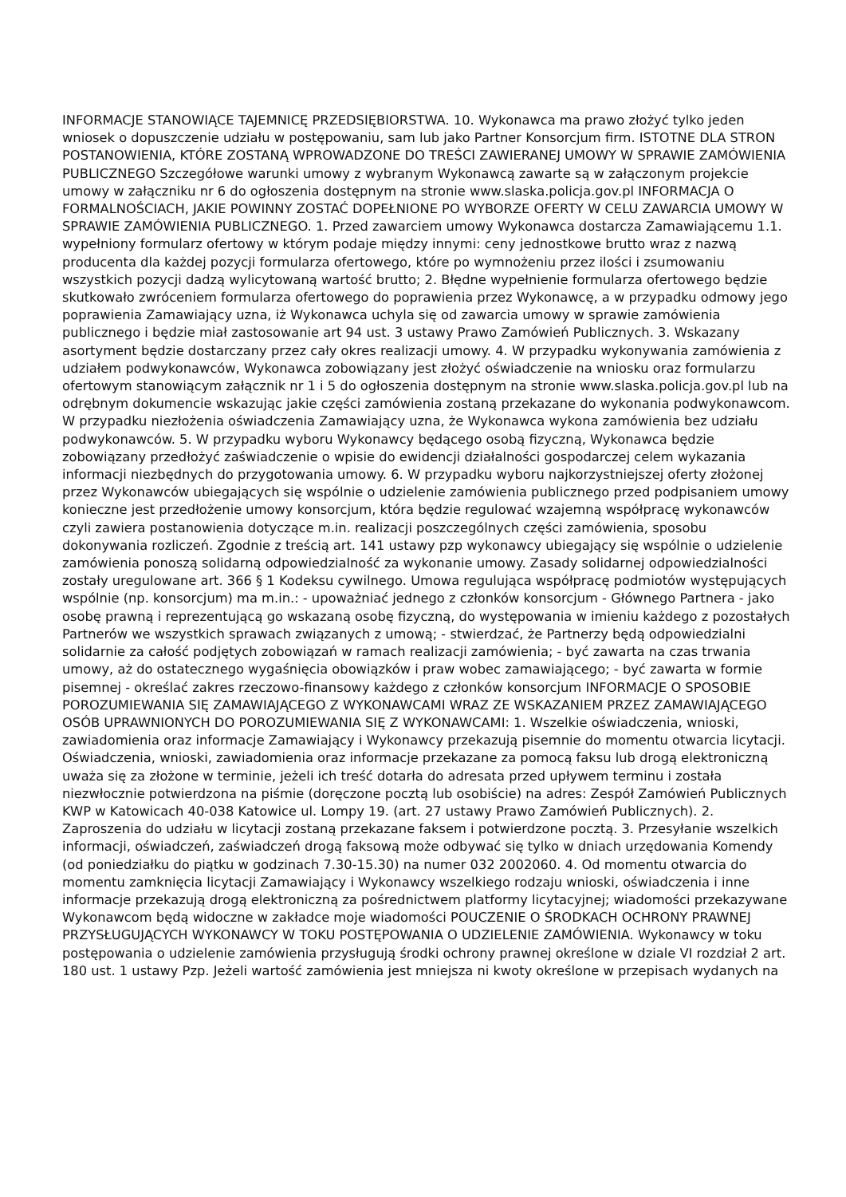INFORMACJE STANOWIĄCE TAJEMNICĘ PRZEDSIĘBIORSTWA. 10. Wykonawca ma prawo złożyć tylko jeden wniosek o dopuszczenie udziału w postępowaniu, sam lub jako Partner Konsorcjum firm. ISTOTNE DLA STRON POSTANOWIENIA, KTÓRE ZOSTANĄ WPROWADZONE DO TREŚCI ZAWIERANEJ UMOWY W SPRAWIE ZAMÓWIENIA PUBLICZNEGO Szczegółowe warunki umowy z wybranym Wykonawcą zawarte są w załączonym projekcie umowy w załączniku nr 6 do ogłoszenia dostępnym na stronie www.slaska.policja.gov.pl INFORMACJA O FORMALNOŚCIACH, JAKIE POWINNY ZOSTAĆ DOPEŁNIONE PO WYBORZE OFERTY W CELU ZAWARCIA UMOWY W SPRAWIE ZAMÓWIENIA PUBLICZNEGO. 1. Przed zawarciem umowy Wykonawca dostarcza Zamawiającemu 1.1. wypełniony formularz ofertowy w którym podaje między innymi: ceny jednostkowe brutto wraz z nazwą producenta dla każdej pozycji formularza ofertowego, które po wymnożeniu przez ilości i zsumowaniu wszystkich pozycji dadzą wylicytowaną wartość brutto; 2. Błędne wypełnienie formularza ofertowego będzie skutkowało zwróceniem formularza ofertowego do poprawienia przez Wykonawcę, a w przypadku odmowy jego poprawienia Zamawiający uzna, iż Wykonawca uchyla się od zawarcia umowy w sprawie zamówienia publicznego i będzie miał zastosowanie art 94 ust. 3 ustawy Prawo Zamówień Publicznych. 3. Wskazany asortyment będzie dostarczany przez cały okres realizacji umowy. 4. W przypadku wykonywania zamówienia z udziałem podwykonawców, Wykonawca zobowiązany jest złożyć oświadczenie na wniosku oraz formularzu ofertowym stanowiącym załącznik nr 1 i 5 do ogłoszenia dostępnym na stronie www.slaska.policja.gov.pl lub na odrębnym dokumencie wskazując jakie części zamówienia zostaną przekazane do wykonania podwykonawcom. W przypadku niezłożenia oświadczenia Zamawiający uzna, że Wykonawca wykona zamówienia bez udziału podwykonawców. 5. W przypadku wyboru Wykonawcy będącego osobą fizyczną, Wykonawca będzie zobowiązany przedłożyć zaświadczenie o wpisie do ewidencji działalności gospodarczej celem wykazania informacji niezbędnych do przygotowania umowy. 6. W przypadku wyboru najkorzystniejszej oferty złożonej przez Wykonawców ubiegających się wspólnie o udzielenie zamówienia publicznego przed podpisaniem umowy konieczne jest przedłożenie umowy konsorcjum, która będzie regulować wzajemną współpracę wykonawców czyli zawiera postanowienia dotyczące m.in. realizacji poszczególnych części zamówienia, sposobu dokonywania rozliczeń. Zgodnie z treścią art. 141 ustawy pzp wykonawcy ubiegający się wspólnie o udzielenie zamówienia ponoszą solidarną odpowiedzialność za wykonanie umowy. Zasady solidarnej odpowiedzialności zostały uregulowane art. 366 § 1 Kodeksu cywilnego. Umowa regulująca współpracę podmiotów występujących wspólnie (np. konsorcjum) ma m.in.: - upoważniać jednego z członków konsorcjum - Głównego Partnera - jako osobę prawną i reprezentującą go wskazaną osobę fizyczną, do występowania w imieniu każdego z pozostałych Partnerów we wszystkich sprawach związanych z umową; - stwierdzać, że Partnerzy będą odpowiedzialni solidarnie za całość podjętych zobowiązań w ramach realizacji zamówienia; - być zawarta na czas trwania umowy, aż do ostatecznego wygaśnięcia obowiązków i praw wobec zamawiającego; - być zawarta w formie pisemnej - określać zakres rzeczowo-finansowy każdego z członków konsorcjum INFORMACJE O SPOSOBIE POROZUMIEWANIA SIĘ ZAMAWIAJĄCEGO Z WYKONAWCAMI WRAZ ZE WSKAZANIEM PRZEZ ZAMAWIAJĄCEGO OSÓB UPRAWNIONYCH DO POROZUMIEWANIA SIĘ Z WYKONAWCAMI: 1. Wszelkie oświadczenia, wnioski, zawiadomienia oraz informacje Zamawiający i Wykonawcy przekazują pisemnie do momentu otwarcia licytacji. Oświadczenia, wnioski, zawiadomienia oraz informacje przekazane za pomocą faksu lub drogą elektroniczną uważa się za złożone w terminie, jeżeli ich treść dotarła do adresata przed upływem terminu i została niezwłocznie potwierdzona na piśmie (doręczone pocztą lub osobiście) na adres: Zespół Zamówień Publicznych KWP w Katowicach 40-038 Katowice ul. Lompy 19. (art. 27 ustawy Prawo Zamówień Publicznych). 2. Zaproszenia do udziału w licytacji zostaną przekazane faksem i potwierdzone pocztą. 3. Przesyłanie wszelkich informacji, oświadczeń, zaświadczeń drogą faksową może odbywać się tylko w dniach urzędowania Komendy (od poniedziałku do piątku w godzinach 7.30-15.30) na numer 032 2002060. 4. Od momentu otwarcia do momentu zamknięcia licytacji Zamawiający i Wykonawcy wszelkiego rodzaju wnioski, oświadczenia i inne informacje przekazują drogą elektroniczną za pośrednictwem platformy licytacyjnej; wiadomości przekazywane Wykonawcom będą widoczne w zakładce moje wiadomości POUCZENIE O ŚRODKACH OCHRONY PRAWNEJ PRZYSŁUGUJĄCYCH WYKONAWCY W TOKU POSTĘPOWANIA O UDZIELENIE ZAMÓWIENIA. Wykonawcy w toku postępowania o udzielenie zamówienia przysługują środki ochrony prawnej określone w dziale VI rozdział 2 art. 180 ust. 1 ustawy Pzp. Jeżeli wartość zamówienia jest mniejsza ni kwoty określone w przepisach wydanych na